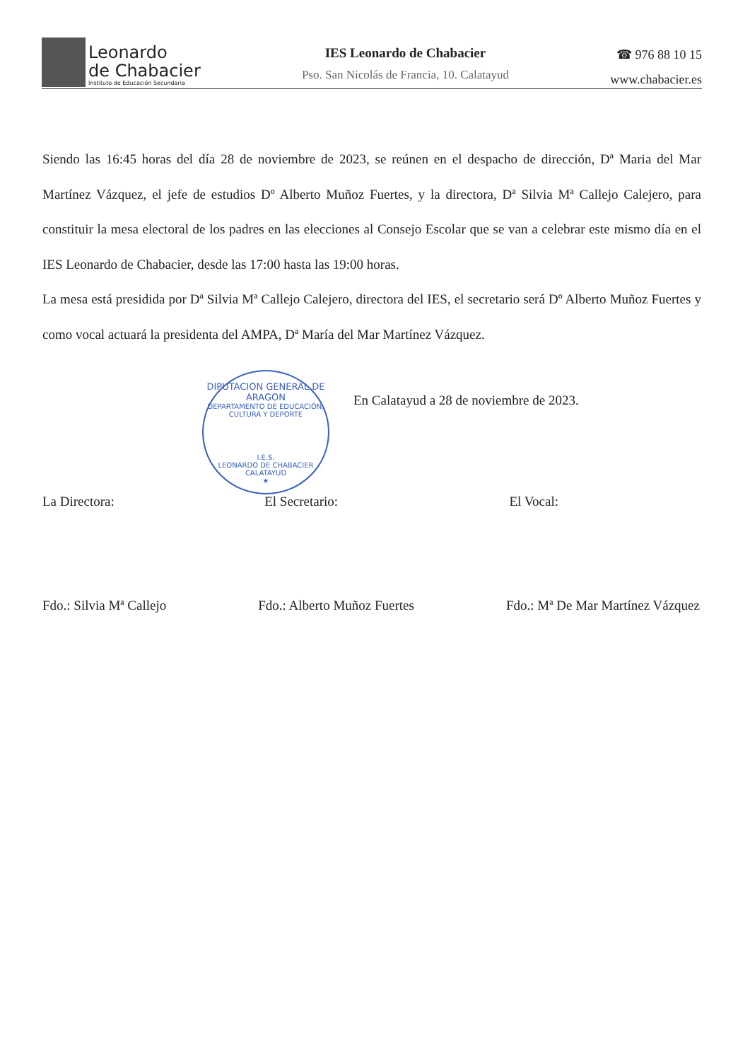Leonardo
de Chabacier
Instituto de Educación Secundaria
IES Leonardo de Chabacier
Pso. San Nicolás de Francia, 10. Calatayud
☎ 976 88 10 15
www.chabacier.es
Siendo las 16:45 horas del día 28 de noviembre de 2023, se reúnen en el despacho de dirección, Dª Maria del Mar Martínez Vázquez, el jefe de estudios Dº Alberto Muñoz Fuertes, y la directora, Dª Silvia Mª Callejo Calejero, para constituir la mesa electoral de los padres en las elecciones al Consejo Escolar que se van a celebrar este mismo día en el IES Leonardo de Chabacier, desde las 17:00 hasta las 19:00 horas.
La mesa está presidida por Dª Silvia Mª Callejo Calejero, directora del IES, el secretario será Dº Alberto Muñoz Fuertes y como vocal actuará la presidenta del AMPA, Dª María del Mar Martínez Vázquez.
DIPUTACION GENERAL DE ARAGON
DEPARTAMENTO DE EDUCACIÓN, CULTURA Y DEPORTE
I.E.S.
LEONARDO DE CHABACIER
CALATAYUD
★
En Calatayud a 28 de noviembre de 2023.
La Directora: El Secretario: El Vocal:
Fdo.: Silvia Mª Callejo Fdo.: Alberto Muñoz Fuertes Fdo.: Mª De Mar Martínez Vázquez